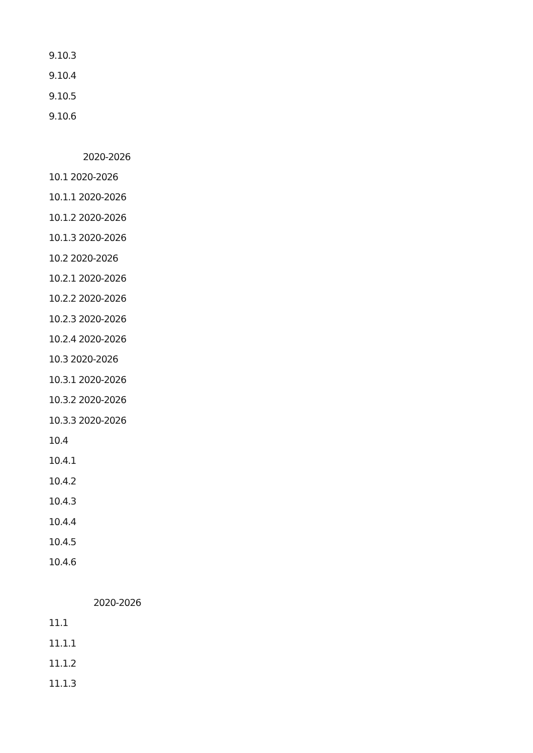9.10.3
9.10.4
9.10.5
9.10.6
2020-2026
10.1 2020-2026
10.1.1 2020-2026
10.1.2 2020-2026
10.1.3 2020-2026
10.2 2020-2026
10.2.1 2020-2026
10.2.2 2020-2026
10.2.3 2020-2026
10.2.4 2020-2026
10.3 2020-2026
10.3.1 2020-2026
10.3.2 2020-2026
10.3.3 2020-2026
10.4
10.4.1
10.4.2
10.4.3
10.4.4
10.4.5
10.4.6
2020-2026
11.1
11.1.1
11.1.2
11.1.3